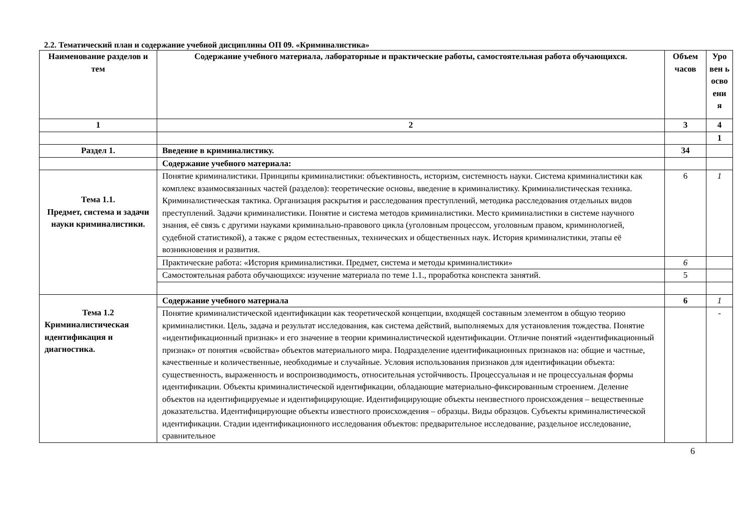2.2. Тематический план и содержание учебной дисциплины ОП 09. «Криминалистика»
| Наименование разделов и тем | Содержание учебного материала, лабораторные и практические работы, самостоятельная работа обучающихся. | Объем часов | Уро вен ь осво ени я |
| --- | --- | --- | --- |
| 1 | 2 | 3 | 4 |
| | | | 1 |
| Раздел 1. | Введение в криминалистику. | 34 | |
| | Содержание учебного материала: | | |
| Тема 1.1. Предмет, система и задачи науки криминалистики. | Понятие криминалистики. Принципы криминалистики: объективность, историзм, системность науки. Система криминалистики как комплекс взаимосвязанных частей (разделов): теоретические основы, введение в криминалистику. Криминалистическая техника. Криминалистическая тактика. Организация раскрытия и расследования преступлений, методика расследования отдельных видов преступлений. Задачи криминалистики. Понятие и система методов криминалистики. Место криминалистики в системе научного знания, её связь с другими науками криминально-правового цикла (уголовным процессом, уголовным правом, криминологией, судебной статистикой), а также с рядом естественных, технических и общественных наук. История криминалистики, этапы её возникновения и развития. | 6 | 1 |
| | Практические работа: «История криминалистики. Предмет, система и методы криминалистики» | 6 | |
| | Самостоятельная работа обучающихся: изучение материала по теме 1.1., проработка конспекта занятий. | 5 | |
| Тема 1.2 Криминалистическая идентификация и диагностика. | Содержание учебного материала | 6 | 1 |
| | Понятие криминалистической идентификации как теоретической концепции, входящей составным элементом в общую теорию криминалистики. Цель, задача и результат исследования, как система действий, выполняемых для установления тождества. Понятие «идентификационный признак» и его значение в теории криминалистической идентификации. Отличие понятий «идентификационный признак» от понятия «свойства» объектов материального мира. Подразделение идентификационных признаков на: общие и частные, качественные и количественные, необходимые и случайные. Условия использования признаков для идентификации объекта: существенность, выраженность и воспроизводимость, относительная устойчивость. Процессуальная и не процессуальная формы идентификации. Объекты криминалистической идентификации, обладающие материально-фиксированным строением. Деление объектов на идентифицируемые и идентифицирующие. Идентифицирующие объекты неизвестного происхождения – вещественные доказательства. Идентифицирующие объекты известного происхождения – образцы. Виды образцов. Субъекты криминалистической идентификации. Стадии идентификационного исследования объектов: предварительное исследование, раздельное исследование, сравнительное | | - |
6